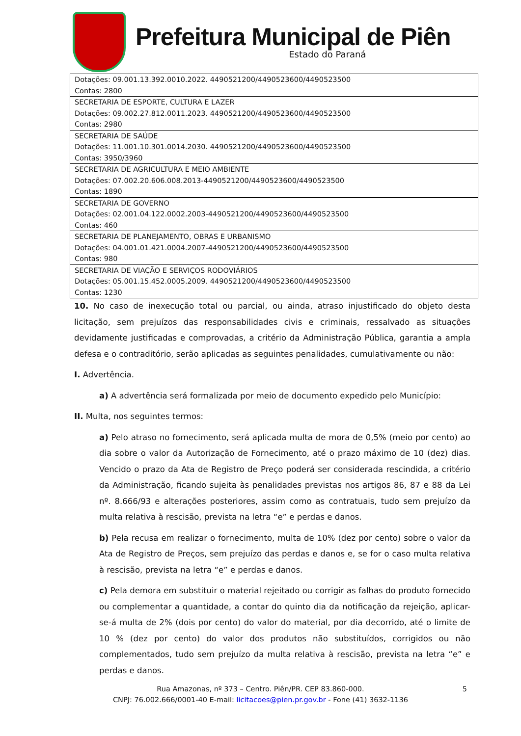Prefeitura Municipal de Piên
Estado do Paraná
| Dotações: 09.001.13.392.0010.2022. 4490521200/4490523600/4490523500 Contas: 2800 |
| SECRETARIA DE ESPORTE, CULTURA E LAZER Dotações: 09.002.27.812.0011.2023. 4490521200/4490523600/4490523500 Contas: 2980 |
| SECRETARIA DE SAÚDE Dotações: 11.001.10.301.0014.2030. 4490521200/4490523600/4490523500 Contas: 3950/3960 |
| SECRETARIA DE AGRICULTURA E MEIO AMBIENTE Dotações: 07.002.20.606.008.2013-4490521200/4490523600/4490523500 Contas: 1890 |
| SECRETARIA DE GOVERNO Dotações: 02.001.04.122.0002.2003-4490521200/4490523600/4490523500 Contas: 460 |
| SECRETARIA DE PLANEJAMENTO, OBRAS E URBANISMO Dotações: 04.001.01.421.0004.2007-4490521200/4490523600/4490523500 Contas: 980 |
| SECRETARIA DE VIAÇÃO E SERVIÇOS RODOVIÁRIOS Dotações: 05.001.15.452.0005.2009. 4490521200/4490523600/4490523500 Contas: 1230 |
10. No caso de inexecução total ou parcial, ou ainda, atraso injustificado do objeto desta licitação, sem prejuízos das responsabilidades civis e criminais, ressalvado as situações devidamente justificadas e comprovadas, a critério da Administração Pública, garantia a ampla defesa e o contraditório, serão aplicadas as seguintes penalidades, cumulativamente ou não:
I. Advertência.
a) A advertência será formalizada por meio de documento expedido pelo Município:
II. Multa, nos seguintes termos:
a) Pelo atraso no fornecimento, será aplicada multa de mora de 0,5% (meio por cento) ao dia sobre o valor da Autorização de Fornecimento, até o prazo máximo de 10 (dez) dias. Vencido o prazo da Ata de Registro de Preço poderá ser considerada rescindida, a critério da Administração, ficando sujeita às penalidades previstas nos artigos 86, 87 e 88 da Lei nº. 8.666/93 e alterações posteriores, assim como as contratuais, tudo sem prejuízo da multa relativa à rescisão, prevista na letra “e” e perdas e danos.
b) Pela recusa em realizar o fornecimento, multa de 10% (dez por cento) sobre o valor da Ata de Registro de Preços, sem prejuízo das perdas e danos e, se for o caso multa relativa à rescisão, prevista na letra “e” e perdas e danos.
c) Pela demora em substituir o material rejeitado ou corrigir as falhas do produto fornecido ou complementar a quantidade, a contar do quinto dia da notificação da rejeição, aplicar-se-á multa de 2% (dois por cento) do valor do material, por dia decorrido, até o limite de 10 % (dez por cento) do valor dos produtos não substituídos, corrigidos ou não complementados, tudo sem prejuízo da multa relativa à rescisão, prevista na letra “e” e perdas e danos.
Rua Amazonas, nº 373 – Centro. Piên/PR. CEP 83.860-000. 5
CNPJ: 76.002.666/0001-40 E-mail: licitacoes@pien.pr.gov.br - Fone (41) 3632-1136